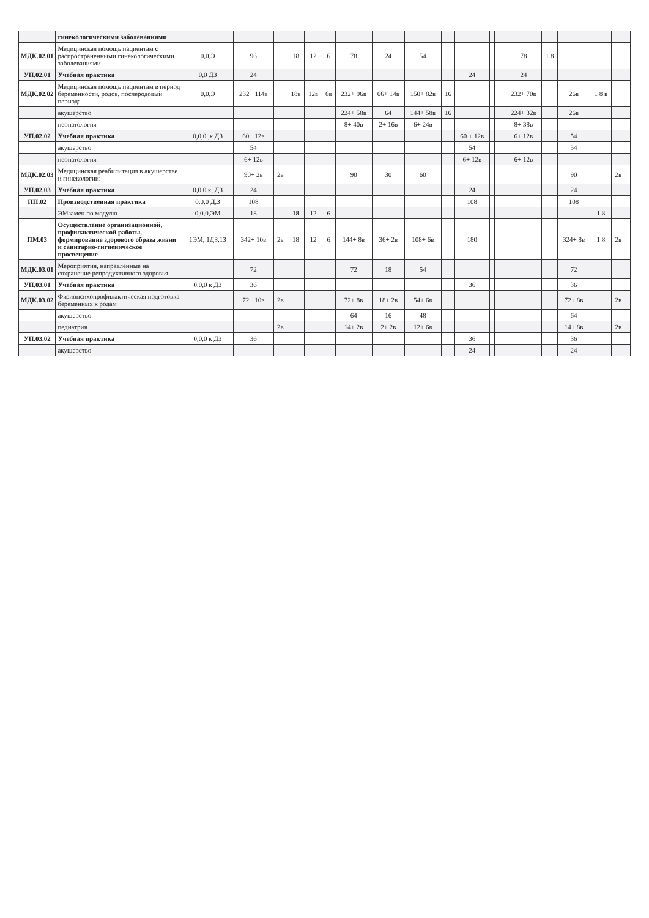| | гинекологическими заболеваниями | | | | | | | | | | | | | | | | | | | | |
| МДК.02.01 | Медицинская помощь пациентам с распространенными гинекологическими заболеваниями | 0,0,Э | 96 | | 18 | 12 | 6 | 78 | 24 | 54 | | | | | | 78 | 1 8 | | | | |
| УП.02.01 | Учебная практика | 0,0 ДЗ | 24 | | | | | | | | | 24 | | | | 24 | | | | | |
| МДК.02.02 | Медицинская помощь пациентам в период беременности, родов, послеродовый период: | 0,0,Э | 232+ 114в | | 18в | 12в | 6в | 232+ 96в | 66+ 14в | 150+ 82в | 16 | | | | | 232+ 70в | | 26в | 1 8 в | | |
| | акушерство | | | | | | | 224+ 58в | 64 | 144+ 58в | 16 | | | | | 224+ 32в | | 26в | | | |
| | неонатология | | | | | | | 8+ 40в | 2+ 16в | 6+ 24в | | | | | | 8+ 38в | | | | | |
| УП.02.02 | Учебная практика | 0,0,0 ,к ДЗ | 60+ 12в | | | | | | | | | 60 + 12в | | | | 6+ 12в | | 54 | | | |
| | акушерство | | 54 | | | | | | | | | 54 | | | | | | 54 | | | |
| | неонатология | | 6+ 12в | | | | | | | | | 6+ 12в | | | | 6+ 12в | | | | | |
| МДК.02.03 | Медицинская реабилитация в акушерстве и гинекологии: | | 90+ 2в | 2в | | | | 90 | 30 | 60 | | | | | | | | 90 | | 2в | |
| УП.02.03 | Учебная практика | 0,0,0 к, ДЗ | 24 | | | | | | | | | 24 | | | | | | 24 | | | |
| ПП.02 | Производственная практика | 0,0,0 Д,З | 108 | | | | | | | | | 108 | | | | | | 108 | | | |
| | ЭМзамен по модулю | 0,0,0,ЭМ | 18 | | 18 | 12 | 6 | | | | | | | | | | | | 1 8 | | |
| ПМ.03 | Осуществление организационной, профилактической работы, формирование здорового образа жизни и санитарно-гигиеническое просвещение | 1ЭМ, 1ДЗ,1З | 342+ 10в | 2в | 18 | 12 | 6 | 144+ 8в | 36+ 2в | 108+ 6в | | 180 | | | | | | 324+ 8в | 1 8 | 2в | |
| МДК.03.01 | Мероприятия, направленные на сохранение репродуктивного здоровья | | 72 | | | | | 72 | 18 | 54 | | | | | | | | 72 | | | |
| УП.03.01 | Учебная практика | 0,0,0 к ДЗ | 36 | | | | | | | | | 36 | | | | | | 36 | | | |
| МДК.03.02 | Физиопсихопрофилактическая подготовка беременных к родам | | 72+ 10в | 2в | | | | 72+ 8в | 18+ 2в | 54+ 6в | | | | | | | | 72+ 8в | | 2в | |
| | акушерство | | | | | | | 64 | 16 | 48 | | | | | | | | 64 | | | |
| | педиатрия | | | 2в | | | | 14+ 2в | 2+ 2в | 12+ 6в | | | | | | | | 14+ 8в | | 2в | |
| УП.03.02 | Учебная практика | 0,0,0 к ДЗ | 36 | | | | | | | | | 36 | | | | | | 36 | | | |
| | акушерство | | | | | | | | | | | 24 | | | | | | 24 | | | |